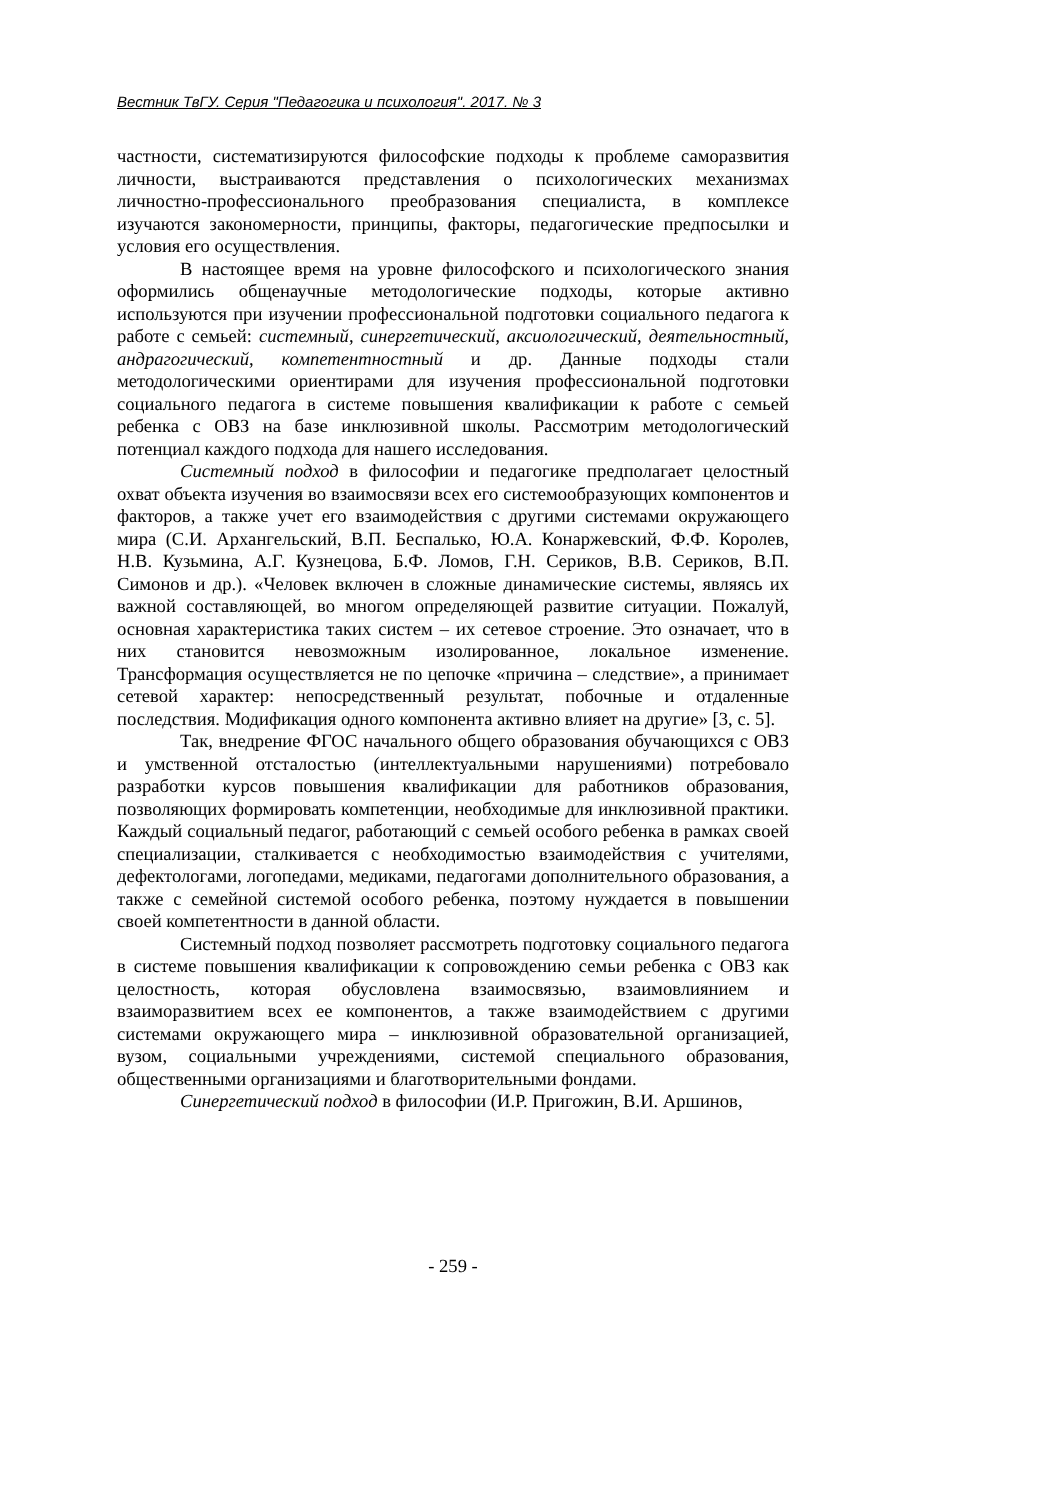Вестник ТвГУ. Серия "Педагогика и психология". 2017. № 3
частности, систематизируются философские подходы к проблеме саморазвития личности, выстраиваются представления о психологических механизмах личностно-профессионального преобразования специалиста, в комплексе изучаются закономерности, принципы, факторы, педагогические предпосылки и условия его осуществления.
В настоящее время на уровне философского и психологического знания оформились общенаучные методологические подходы, которые активно используются при изучении профессиональной подготовки социального педагога к работе с семьей: системный, синергетический, аксиологический, деятельностный, андрагогический, компетентностный и др. Данные подходы стали методологическими ориентирами для изучения профессиональной подготовки социального педагога в системе повышения квалификации к работе с семьей ребенка с ОВЗ на базе инклюзивной школы. Рассмотрим методологический потенциал каждого подхода для нашего исследования.
Системный подход в философии и педагогике предполагает целостный охват объекта изучения во взаимосвязи всех его системообразующих компонентов и факторов, а также учет его взаимодействия с другими системами окружающего мира (С.И. Архангельский, В.П. Беспалько, Ю.А. Конаржевский, Ф.Ф. Королев, Н.В. Кузьмина, А.Г. Кузнецова, Б.Ф. Ломов, Г.Н. Сериков, В.В. Сериков, В.П. Симонов и др.). «Человек включен в сложные динамические системы, являясь их важной составляющей, во многом определяющей развитие ситуации. Пожалуй, основная характеристика таких систем – их сетевое строение. Это означает, что в них становится невозможным изолированное, локальное изменение. Трансформация осуществляется не по цепочке «причина – следствие», а принимает сетевой характер: непосредственный результат, побочные и отдаленные последствия. Модификация одного компонента активно влияет на другие» [3, с. 5].
Так, внедрение ФГОС начального общего образования обучающихся с ОВЗ и умственной отсталостью (интеллектуальными нарушениями) потребовало разработки курсов повышения квалификации для работников образования, позволяющих формировать компетенции, необходимые для инклюзивной практики. Каждый социальный педагог, работающий с семьей особого ребенка в рамках своей специализации, сталкивается с необходимостью взаимодействия с учителями, дефектологами, логопедами, медиками, педагогами дополнительного образования, а также с семейной системой особого ребенка, поэтому нуждается в повышении своей компетентности в данной области.
Системный подход позволяет рассмотреть подготовку социального педагога в системе повышения квалификации к сопровождению семьи ребенка с ОВЗ как целостность, которая обусловлена взаимосвязью, взаимовлиянием и взаиморазвитием всех ее компонентов, а также взаимодействием с другими системами окружающего мира – инклюзивной образовательной организацией, вузом, социальными учреждениями, системой специального образования, общественными организациями и благотворительными фондами.
Синергетический подход в философии (И.Р. Пригожин, В.И. Аршинов,
- 259 -